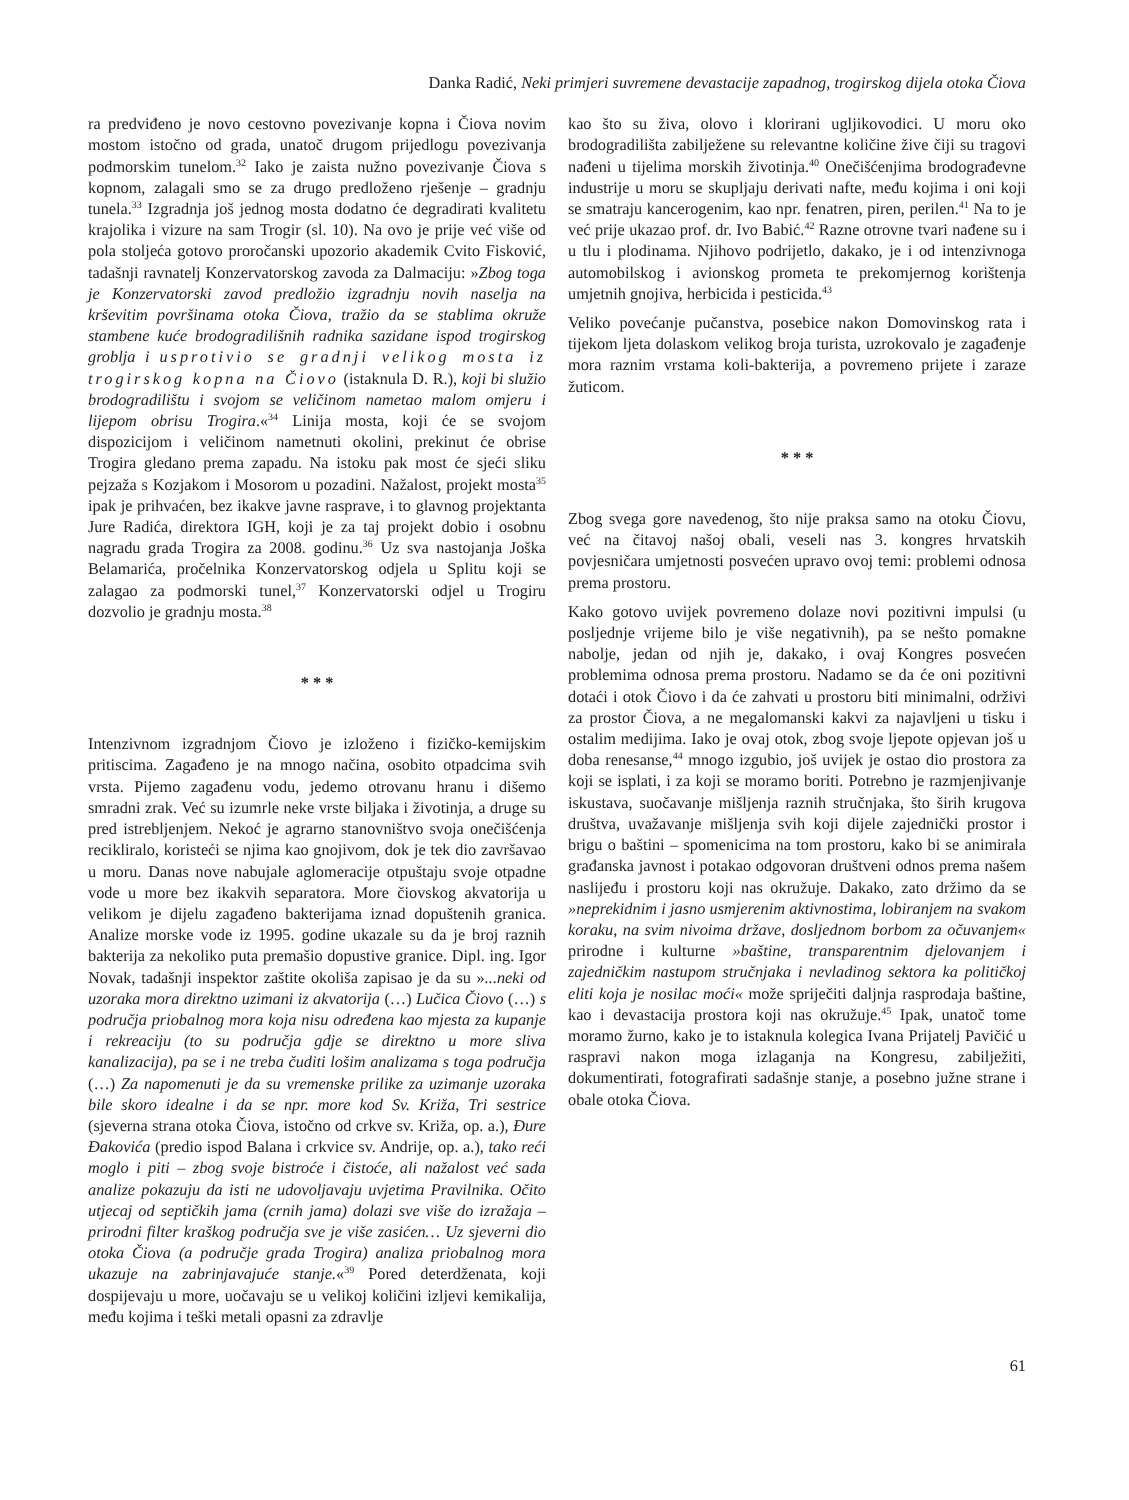Danka Radić, Neki primjeri suvremene devastacije zapadnog, trogirskog dijela otoka Čiova
ra predviđeno je novo cestovno povezivanje kopna i Čiova novim mostom istočno od grada, unatoč drugom prijedlogu povezivanja podmorskim tunelom.<sup>32</sup> Iako je zaista nužno povezivanje Čiova s kopnom, zalagali smo se za drugo predloženo rješenje – gradnju tunela.<sup>33</sup> Izgradnja još jednog mosta dodatno će degradirati kvalitetu krajolika i vizure na sam Trogir (sl. 10). Na ovo je prije već više od pola stoljeća gotovo proročanski upozorio akademik Cvito Fisković, tadašnji ravnatelj Konzervatorskog zavoda za Dalmaciju: »Zbog toga je Konzervatorski zavod predložio izgradnju novih naselja na krševitim površinama otoka Čiova, tražio da se stablima okruže stambene kuće brodogradilišnih radnika sazidane ispod trogirskog groblja i usprotivio se gradnji velikog mosta iz trogirskog kopna na Čiovo (istaknula D. R.), koji bi služio brodogradilištu i svojom se veličinom nametao malom omjeru i lijepom obrisu Trogira.«<sup>34</sup> Linija mosta, koji će se svojom dispozicijom i veličinom nametnuti okolini, prekinut će obrise Trogira gledano prema zapadu. Na istoku pak most će sjeći sliku pejzaža s Kozjakom i Mosorom u pozadini. Nažalost, projekt mosta<sup>35</sup> ipak je prihvaćen, bez ikakve javne rasprave, i to glavnog projektanta Jure Radića, direktora IGH, koji je za taj projekt dobio i osobnu nagradu grada Trogira za 2008. godinu.<sup>36</sup> Uz sva nastojanja Joška Belamarića, pročelnika Konzervatorskog odjela u Splitu koji se zalagao za podmorski tunel,<sup>37</sup> Konzervatorski odjel u Trogiru dozvolio je gradnju mosta.<sup>38</sup>
* * *
Intenzivnom izgradnjom Čiovo je izloženo i fizičko-kemijskim pritiscima. Zagađeno je na mnogo načina, osobito otpadcima svih vrsta. Pijemo zagađenu vodu, jedemo otrovanu hranu i dišemo smradni zrak. Već su izumrle neke vrste biljaka i životinja, a druge su pred istrebljenjem. Nekoć je agrarno stanovništvo svoja onečišćenja recikliralo, koristeći se njima kao gnojivom, dok je tek dio završavao u moru. Danas nove nabujale aglomeracije otpuštaju svoje otpadne vode u more bez ikakvih separatora. More čiovskog akvatorija u velikom je dijelu zagađeno bakterijama iznad dopuštenih granica. Analize morske vode iz 1995. godine ukazale su da je broj raznih bakterija za nekoliko puta premašio dopustive granice. Dipl. ing. Igor Novak, tadašnji inspektor zaštite okoliša zapisao je da su »...neki od uzoraka mora direktno uzimani iz akvatorija (…) Lučica Čiovo (…) s područja priobalnog mora koja nisu određena kao mjesta za kupanje i rekreaciju (to su područja gdje se direktno u more sliva kanalizacija), pa se i ne treba čuditi lošim analizama s toga područja (…) Za napomenuti je da su vremenske prilike za uzimanje uzoraka bile skoro idealne i da se npr. more kod Sv. Križa, Tri sestrice (sjeverna strana otoka Čiova, istočno od crkve sv. Križa, op. a.), Đure Đakovića (predio ispod Balana i crkvice sv. Andrije, op. a.), tako reći moglo i piti – zbog svoje bistroće i čistoće, ali nažalost već sada analize pokazuju da isti ne udovoljavaju uvjetima Pravilnika. Očito utjecaj od septičkih jama (crnih jama) dolazi sve više do izražaja – prirodni filter kraškog područja sve je više zasićen… Uz sjeverni dio otoka Čiova (a područje grada Trogira) analiza priobalnog mora ukazuje na zabrinjavajuće stanje.«<sup>39</sup> Pored deterdženata, koji dospijevaju u more, uočavaju se u velikoj količini izljevi kemikalija, među kojima i teški metali opasni za zdravlje
kao što su živa, olovo i klorirani ugljikovodici. U moru oko brodogradilišta zabilježene su relevantne količine žive čiji su tragovi nađeni u tijelima morskih životinja.<sup>40</sup> Onečišćenjima brodograđevne industrije u moru se skupljaju derivati nafte, među kojima i oni koji se smatraju kancerogenim, kao npr. fenatren, piren, perilen.<sup>41</sup> Na to je već prije ukazao prof. dr. Ivo Babić.<sup>42</sup> Razne otrovne tvari nađene su i u tlu i plodinama. Njihovo podrijetlo, dakako, je i od intenzivnoga automobilskog i avionskog prometa te prekomjernog korištenja umjetnih gnojiva, herbicida i pesticida.<sup>43</sup>
Veliko povećanje pučanstva, posebice nakon Domovinskog rata i tijekom ljeta dolaskom velikog broja turista, uzrokovalo je zagađenje mora raznim vrstama koli-bakterija, a povremeno prijete i zaraze žuticom.
* * *
Zbog svega gore navedenog, što nije praksa samo na otoku Čiovu, već na čitavoj našoj obali, veseli nas 3. kongres hrvatskih povjesničara umjetnosti posvećen upravo ovoj temi: problemi odnosa prema prostoru.
Kako gotovo uvijek povremeno dolaze novi pozitivni impulsi (u posljednje vrijeme bilo je više negativnih), pa se nešto pomakne nabolje, jedan od njih je, dakako, i ovaj Kongres posvećen problemima odnosa prema prostoru. Nadamo se da će oni pozitivni dotaći i otok Čiovo i da će zahvati u prostoru biti minimalni, održivi za prostor Čiova, a ne megalomanski kakvi za najavljeni u tisku i ostalim medijima. Iako je ovaj otok, zbog svoje ljepote opjevan još u doba renesanse,<sup>44</sup> mnogo izgubio, još uvijek je ostao dio prostora za koji se isplati, i za koji se moramo boriti. Potrebno je razmjenjivanje iskustava, suočavanje mišljenja raznih stručnjaka, što širih krugova društva, uvažavanje mišljenja svih koji dijele zajednički prostor i brigu o baštini – spomenicima na tom prostoru, kako bi se animirala građanska javnost i potakao odgovoran društveni odnos prema našem naslijeđu i prostoru koji nas okružuje. Dakako, zato držimo da se »neprekidnim i jasno usmjerenim aktivnostima, lobiranjem na svakom koraku, na svim nivoima države, dosljednom borbom za očuvanjem« prirodne i kulturne »baštine, transparentnim djelovanjem i zajedničkim nastupom stručnjaka i nevladinog sektora ka političkoj eliti koja je nosilac moći« može spriječiti daljnja rasprodaja baštine, kao i devastacija prostora koji nas okružuje.<sup>45</sup> Ipak, unatoč tome moramo žurno, kako je to istaknula kolegica Ivana Prijatelj Pavičić u raspravi nakon moga izlaganja na Kongresu, zabilježiti, dokumentirati, fotografirati sadašnje stanje, a posebno južne strane i obale otoka Čiova.
61